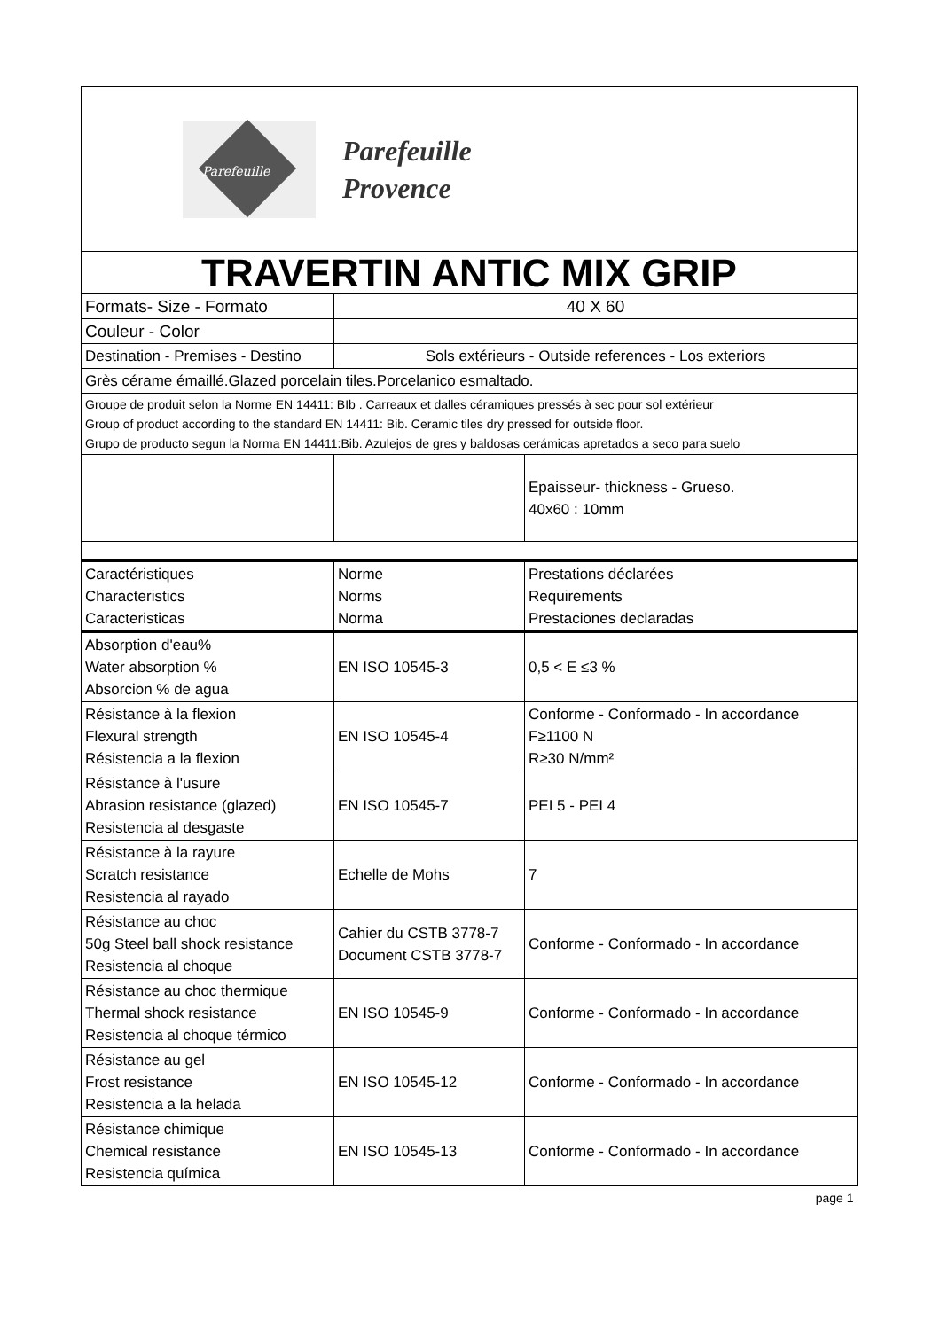| Parefeuille Parefeuille Provence | | |
| TRAVERTIN ANTIC MIX GRIP | | |
| Formats- Size - Formato | 40 X 60 | |
| Couleur - Color | | |
| Destination - Premises - Destino | Sols extérieurs - Outside references - Los exteriors | |
| Grès cérame émaillé.Glazed porcelain tiles.Porcelanico esmaltado. | | |
| Groupe de produit selon la Norme EN 14411: BIb . Carreaux et dalles céramiques pressés à sec pour sol extérieur Group of product according to the standard EN 14411: Bib. Ceramic tiles dry pressed for outside floor. Grupo de producto segun la Norma EN 14411:Bib. Azulejos de gres y baldosas cerámicas apretados a seco para suelo | | |
| | | Epaisseur- thickness - Grueso. 40x60 : 10mm |
| Caractéristiques Characteristics Caracteristicas | Norme Norms Norma | Prestations déclarées Requirements Prestaciones declaradas |
| Absorption d'eau% Water absorption % Absorcion % de agua | EN ISO 10545-3 | 0,5 < E ≤3 % |
| Résistance à la flexion Flexural strength Résistencia a la flexion | EN ISO 10545-4 | Conforme - Conformado - In accordance F≥1100 N R≥30 N/mm² |
| Résistance à l'usure Abrasion resistance (glazed) Resistencia al desgaste | EN ISO 10545-7 | PEI 5 - PEI 4 |
| Résistance à la rayure Scratch resistance Resistencia al rayado | Echelle de Mohs | 7 |
| Résistance au choc 50g Steel ball shock resistance Resistencia al choque | Cahier du CSTB 3778-7 Document CSTB 3778-7 | Conforme - Conformado - In accordance |
| Résistance au choc thermique Thermal shock resistance Resistencia al choque térmico | EN ISO 10545-9 | Conforme - Conformado - In accordance |
| Résistance au gel Frost resistance Resistencia a la helada | EN ISO 10545-12 | Conforme - Conformado - In accordance |
| Résistance chimique Chemical resistance Resistencia química | EN ISO 10545-13 | Conforme - Conformado - In accordance |
| page 1 | | |